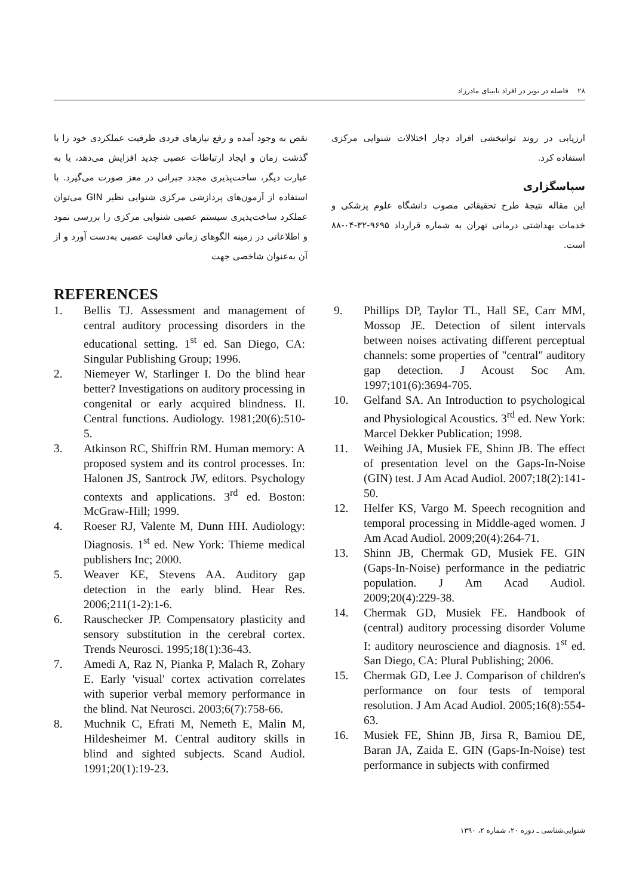۲۸ فاصله در نویز در افراد نابینای مادرزاد
نقص به وجود آمده و رفع نیازهای فردی ظرفیت عملکردی خود را با گذشت زمان و ایجاد ارتباطات عصبی جدید افزایش می‌دهد، یا به عبارت دیگر، ساخت‌پذیری مجدد جبرانی در مغز صورت می‌گیرد. با استفاده از آزمون‌های پردازشی مرکزی شنوایی نظیر GIN می‌توان عملکرد ساخت‌پذیری سیستم عصبی شنوایی مرکزی را بررسی نمود و اطلاعاتی در زمینه الگوهای زمانی فعالیت عصبی به‌دست آورد و از آن به‌عنوان شاخصی جهت
ارزیابی در روند توانبخشی افراد دچار اختلالات شنوایی مرکزی استفاده کرد.
سپاسگزاری
این مقاله نتیجهٔ طرح تحقیقاتی مصوب دانشگاه علوم پزشکی و خدمات بهداشتی درمانی تهران به شماره قرارداد ۹۶۹۵-۳۲-۰۴-۸۸ است.
REFERENCES
1. Bellis TJ. Assessment and management of central auditory processing disorders in the educational setting. 1<sup>st</sup> ed. San Diego, CA: Singular Publishing Group; 1996.
2. Niemeyer W, Starlinger I. Do the blind hear better? Investigations on auditory processing in congenital or early acquired blindness. II. Central functions. Audiology. 1981;20(6):510-5.
3. Atkinson RC, Shiffrin RM. Human memory: A proposed system and its control processes. In: Halonen JS, Santrock JW, editors. Psychology contexts and applications. 3<sup>rd</sup> ed. Boston: McGraw-Hill; 1999.
4. Roeser RJ, Valente M, Dunn HH. Audiology: Diagnosis. 1<sup>st</sup> ed. New York: Thieme medical publishers Inc; 2000.
5. Weaver KE, Stevens AA. Auditory gap detection in the early blind. Hear Res. 2006;211(1-2):1-6.
6. Rauschecker JP. Compensatory plasticity and sensory substitution in the cerebral cortex. Trends Neurosci. 1995;18(1):36-43.
7. Amedi A, Raz N, Pianka P, Malach R, Zohary E. Early 'visual' cortex activation correlates with superior verbal memory performance in the blind. Nat Neurosci. 2003;6(7):758-66.
8. Muchnik C, Efrati M, Nemeth E, Malin M, Hildesheimer M. Central auditory skills in blind and sighted subjects. Scand Audiol. 1991;20(1):19-23.
9. Phillips DP, Taylor TL, Hall SE, Carr MM, Mossop JE. Detection of silent intervals between noises activating different perceptual channels: some properties of "central" auditory gap detection. J Acoust Soc Am. 1997;101(6):3694-705.
10. Gelfand SA. An Introduction to psychological and Physiological Acoustics. 3<sup>rd</sup> ed. New York: Marcel Dekker Publication; 1998.
11. Weihing JA, Musiek FE, Shinn JB. The effect of presentation level on the Gaps-In-Noise (GIN) test. J Am Acad Audiol. 2007;18(2):141-50.
12. Helfer KS, Vargo M. Speech recognition and temporal processing in Middle-aged women. J Am Acad Audiol. 2009;20(4):264-71.
13. Shinn JB, Chermak GD, Musiek FE. GIN (Gaps-In-Noise) performance in the pediatric population. J Am Acad Audiol. 2009;20(4):229-38.
14. Chermak GD, Musiek FE. Handbook of (central) auditory processing disorder Volume I: auditory neuroscience and diagnosis. 1<sup>st</sup> ed. San Diego, CA: Plural Publishing; 2006.
15. Chermak GD, Lee J. Comparison of children's performance on four tests of temporal resolution. J Am Acad Audiol. 2005;16(8):554-63.
16. Musiek FE, Shinn JB, Jirsa R, Bamiou DE, Baran JA, Zaida E. GIN (Gaps-In-Noise) test performance in subjects with confirmed
شنوایی‌شناسی ـ دوره ۲۰، شماره ۲، ۱۳۹۰